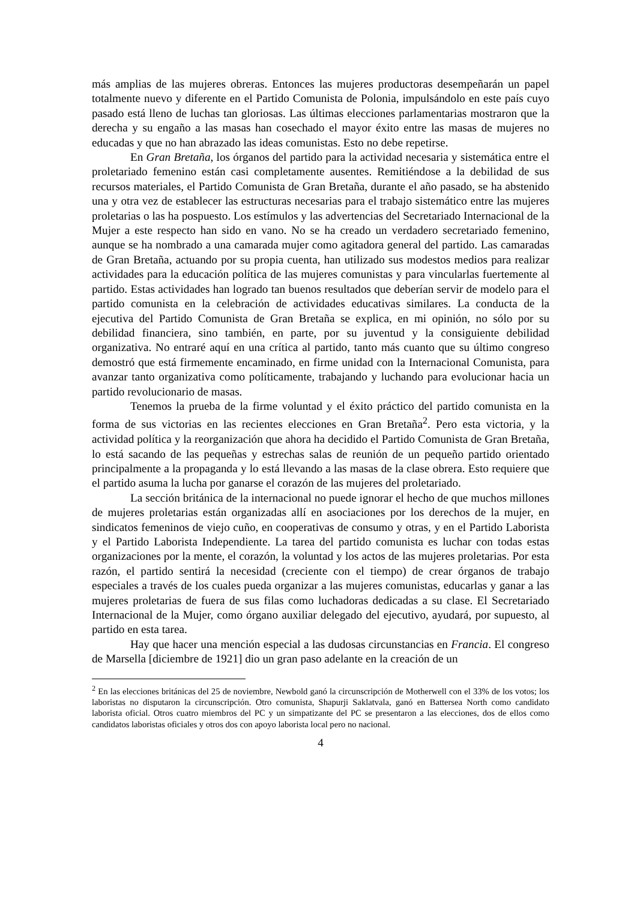más amplias de las mujeres obreras. Entonces las mujeres productoras desempeñarán un papel totalmente nuevo y diferente en el Partido Comunista de Polonia, impulsándolo en este país cuyo pasado está lleno de luchas tan gloriosas. Las últimas elecciones parlamentarias mostraron que la derecha y su engaño a las masas han cosechado el mayor éxito entre las masas de mujeres no educadas y que no han abrazado las ideas comunistas. Esto no debe repetirse.
En Gran Bretaña, los órganos del partido para la actividad necesaria y sistemática entre el proletariado femenino están casi completamente ausentes. Remitiéndose a la debilidad de sus recursos materiales, el Partido Comunista de Gran Bretaña, durante el año pasado, se ha abstenido una y otra vez de establecer las estructuras necesarias para el trabajo sistemático entre las mujeres proletarias o las ha pospuesto. Los estímulos y las advertencias del Secretariado Internacional de la Mujer a este respecto han sido en vano. No se ha creado un verdadero secretariado femenino, aunque se ha nombrado a una camarada mujer como agitadora general del partido. Las camaradas de Gran Bretaña, actuando por su propia cuenta, han utilizado sus modestos medios para realizar actividades para la educación política de las mujeres comunistas y para vincularlas fuertemente al partido. Estas actividades han logrado tan buenos resultados que deberían servir de modelo para el partido comunista en la celebración de actividades educativas similares. La conducta de la ejecutiva del Partido Comunista de Gran Bretaña se explica, en mi opinión, no sólo por su debilidad financiera, sino también, en parte, por su juventud y la consiguiente debilidad organizativa. No entraré aquí en una crítica al partido, tanto más cuanto que su último congreso demostró que está firmemente encaminado, en firme unidad con la Internacional Comunista, para avanzar tanto organizativa como políticamente, trabajando y luchando para evolucionar hacia un partido revolucionario de masas.
Tenemos la prueba de la firme voluntad y el éxito práctico del partido comunista en la forma de sus victorias en las recientes elecciones en Gran Bretaña<sup>2</sup>. Pero esta victoria, y la actividad política y la reorganización que ahora ha decidido el Partido Comunista de Gran Bretaña, lo está sacando de las pequeñas y estrechas salas de reunión de un pequeño partido orientado principalmente a la propaganda y lo está llevando a las masas de la clase obrera. Esto requiere que el partido asuma la lucha por ganarse el corazón de las mujeres del proletariado.
La sección británica de la internacional no puede ignorar el hecho de que muchos millones de mujeres proletarias están organizadas allí en asociaciones por los derechos de la mujer, en sindicatos femeninos de viejo cuño, en cooperativas de consumo y otras, y en el Partido Laborista y el Partido Laborista Independiente. La tarea del partido comunista es luchar con todas estas organizaciones por la mente, el corazón, la voluntad y los actos de las mujeres proletarias. Por esta razón, el partido sentirá la necesidad (creciente con el tiempo) de crear órganos de trabajo especiales a través de los cuales pueda organizar a las mujeres comunistas, educarlas y ganar a las mujeres proletarias de fuera de sus filas como luchadoras dedicadas a su clase. El Secretariado Internacional de la Mujer, como órgano auxiliar delegado del ejecutivo, ayudará, por supuesto, al partido en esta tarea.
Hay que hacer una mención especial a las dudosas circunstancias en Francia. El congreso de Marsella [diciembre de 1921] dio un gran paso adelante en la creación de un
<sup>2</sup> En las elecciones británicas del 25 de noviembre, Newbold ganó la circunscripción de Motherwell con el 33% de los votos; los laboristas no disputaron la circunscripción. Otro comunista, Shapurji Saklatvala, ganó en Battersea North como candidato laborista oficial. Otros cuatro miembros del PC y un simpatizante del PC se presentaron a las elecciones, dos de ellos como candidatos laboristas oficiales y otros dos con apoyo laborista local pero no nacional.
4